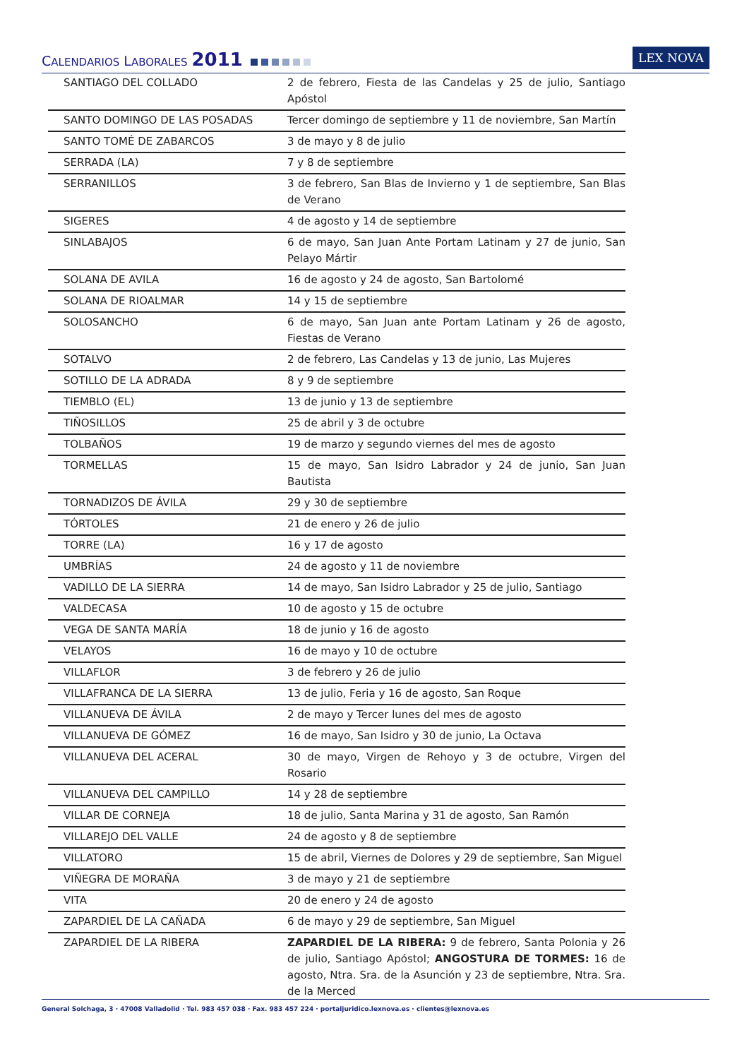CALENDARIOS LABORALES 2011
LEX NOVA
| SANTIAGO DEL COLLADO | 2 de febrero, Fiesta de las Candelas y 25 de julio, Santiago Apóstol |
| SANTO DOMINGO DE LAS POSADAS | Tercer domingo de septiembre y 11 de noviembre, San Martín |
| SANTO TOMÉ DE ZABARCOS | 3 de mayo y 8 de julio |
| SERRADA (LA) | 7 y 8 de septiembre |
| SERRANILLOS | 3 de febrero, San Blas de Invierno y 1 de septiembre, San Blas de Verano |
| SIGERES | 4 de agosto y 14 de septiembre |
| SINLABAJOS | 6 de mayo, San Juan Ante Portam Latinam y 27 de junio, San Pelayo Mártir |
| SOLANA DE AVILA | 16 de agosto y 24 de agosto, San Bartolomé |
| SOLANA DE RIOALMAR | 14 y 15 de septiembre |
| SOLOSANCHO | 6 de mayo, San Juan ante Portam Latinam y 26 de agosto, Fiestas de Verano |
| SOTALVO | 2 de febrero, Las Candelas y 13 de junio, Las Mujeres |
| SOTILLO DE LA ADRADA | 8 y 9 de septiembre |
| TIEMBLO (EL) | 13 de junio y 13 de septiembre |
| TIÑOSILLOS | 25 de abril y 3 de octubre |
| TOLBAÑOS | 19 de marzo y segundo viernes del mes de agosto |
| TORMELLAS | 15 de mayo, San Isidro Labrador y 24 de junio, San Juan Bautista |
| TORNADIZOS DE ÁVILA | 29 y 30 de septiembre |
| TÓRTOLES | 21 de enero y 26 de julio |
| TORRE (LA) | 16 y 17 de agosto |
| UMBRÍAS | 24 de agosto y 11 de noviembre |
| VADILLO DE LA SIERRA | 14 de mayo, San Isidro Labrador y 25 de julio, Santiago |
| VALDECASA | 10 de agosto y 15 de octubre |
| VEGA DE SANTA MARÍA | 18 de junio y 16 de agosto |
| VELAYOS | 16 de mayo y 10 de octubre |
| VILLAFLOR | 3 de febrero y 26 de julio |
| VILLAFRANCA DE LA SIERRA | 13 de julio, Feria y 16 de agosto, San Roque |
| VILLANUEVA DE ÁVILA | 2 de mayo y Tercer lunes del mes de agosto |
| VILLANUEVA DE GÓMEZ | 16 de mayo, San Isidro y 30 de junio, La Octava |
| VILLANUEVA DEL ACERAL | 30 de mayo, Virgen de Rehoyo y 3 de octubre, Virgen del Rosario |
| VILLANUEVA DEL CAMPILLO | 14 y 28 de septiembre |
| VILLAR DE CORNEJA | 18 de julio, Santa Marina y 31 de agosto, San Ramón |
| VILLAREJO DEL VALLE | 24 de agosto y 8 de septiembre |
| VILLATORO | 15 de abril, Viernes de Dolores y 29 de septiembre, San Miguel |
| VIÑEGRA DE MORAÑA | 3 de mayo y 21 de septiembre |
| VITA | 20 de enero y 24 de agosto |
| ZAPARDIEL DE LA CAÑADA | 6 de mayo y 29 de septiembre, San Miguel |
| ZAPARDIEL DE LA RIBERA | ZAPARDIEL DE LA RIBERA: 9 de febrero, Santa Polonia y 26 de julio, Santiago Apóstol; ANGOSTURA DE TORMES: 16 de agosto, Ntra. Sra. de la Asunción y 23 de septiembre, Ntra. Sra. de la Merced |
General Solchaga, 3 · 47008 Valladolid · Tel. 983 457 038 · Fax. 983 457 224 · portaljuridico.lexnova.es · clientes@lexnova.es